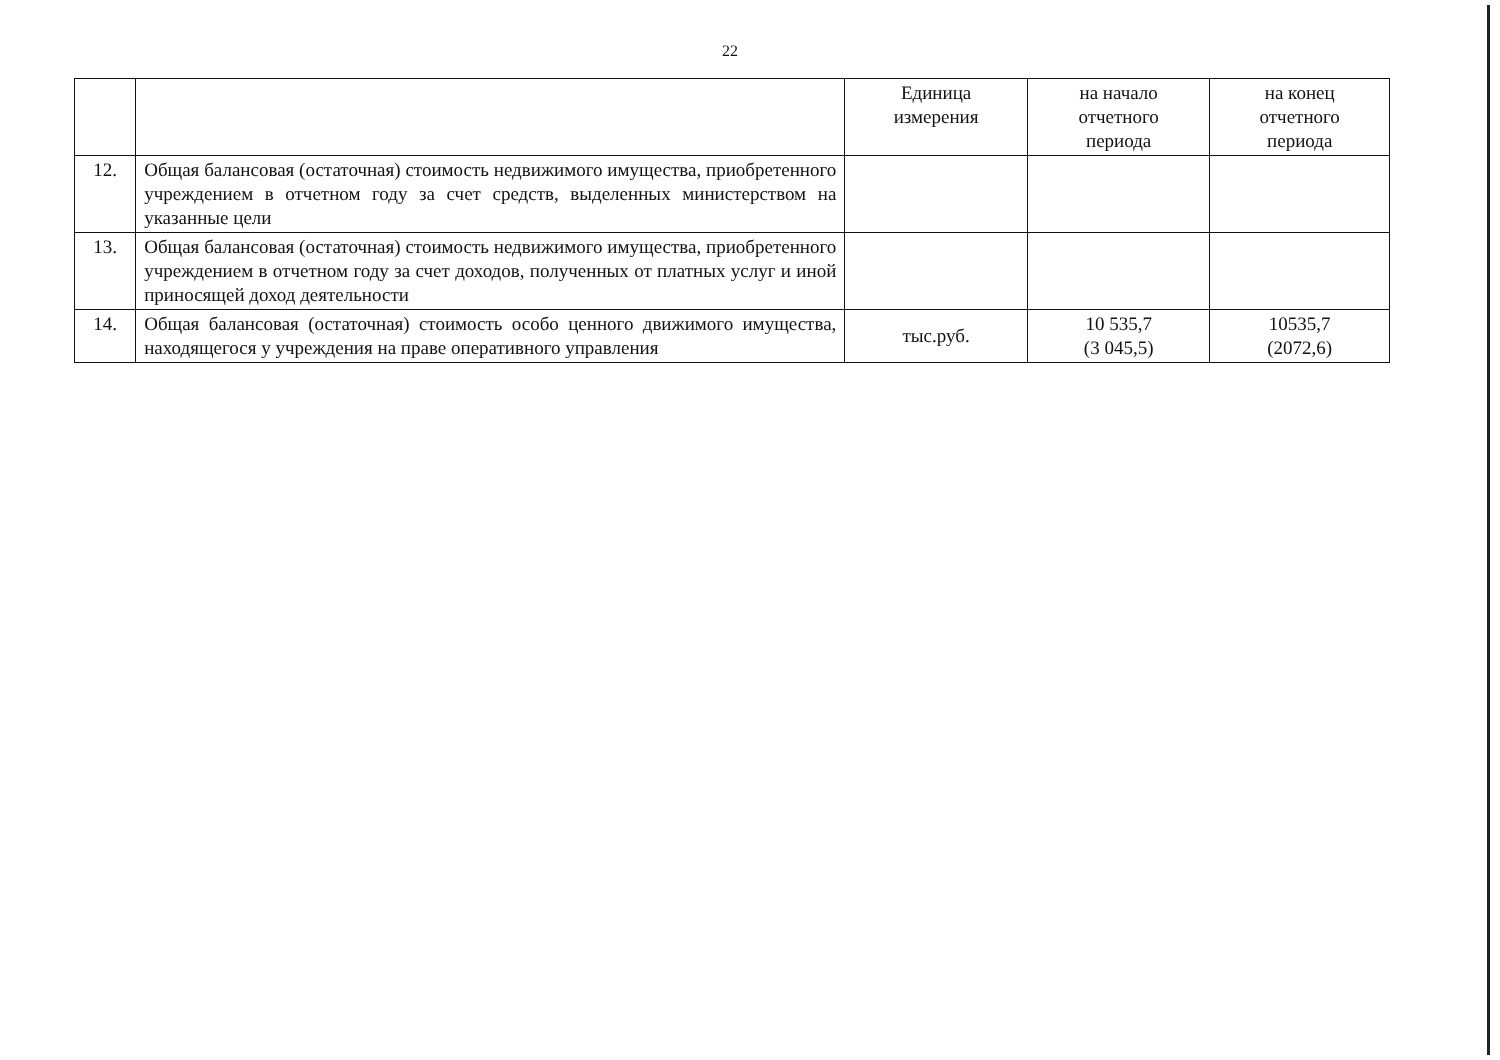22
| | | Единица измерения | на начало отчетного периода | на конец отчетного периода |
| --- | --- | --- | --- | --- |
| 12. | Общая балансовая (остаточная) стоимость недвижимого имущества, приобретенного учреждением в отчетном году за счет средств, выделенных министерством на указанные цели | | | |
| 13. | Общая балансовая (остаточная) стоимость недвижимого имущества, приобретенного учреждением в отчетном году за счет доходов, полученных от платных услуг и иной приносящей доход деятельности | | | |
| 14. | Общая балансовая (остаточная) стоимость особо ценного движимого имущества, находящегося у учреждения на праве оперативного управления | тыс.руб. | 10 535,7 (3 045,5) | 10535,7 (2072,6) |